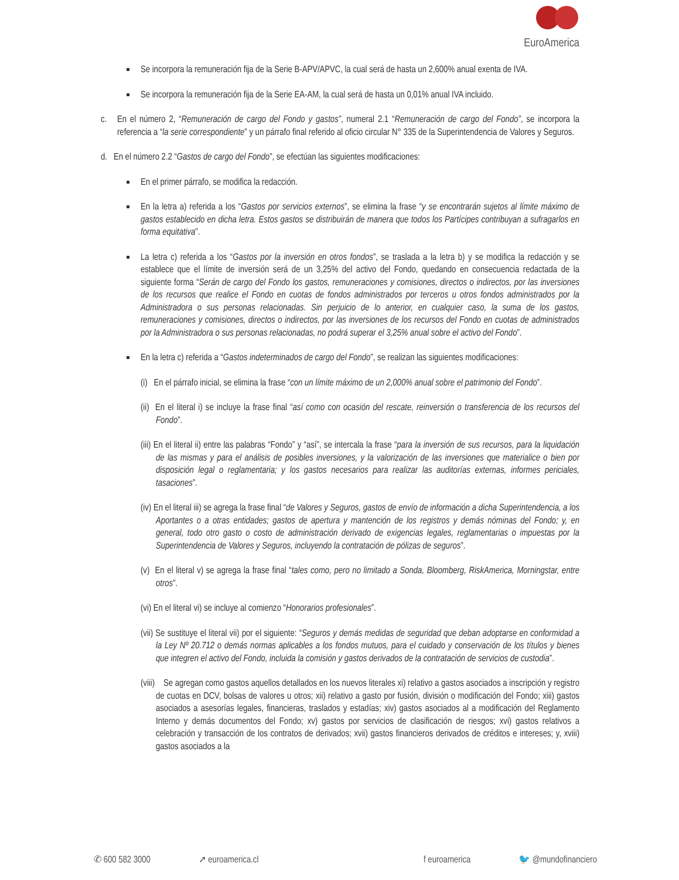EuroAmerica
Se incorpora la remuneración fija de la Serie B-APV/APVC, la cual será de hasta un 2,600% anual exenta de IVA.
Se incorpora la remuneración fija de la Serie EA-AM, la cual será de hasta un 0,01% anual IVA incluido.
c. En el número 2, “Remuneración de cargo del Fondo y gastos”, numeral 2.1 “Remuneración de cargo del Fondo”, se incorpora la referencia a “la serie correspondiente” y un párrafo final referido al oficio circular N° 335 de la Superintendencia de Valores y Seguros.
d. En el número 2.2 “Gastos de cargo del Fondo”, se efectúan las siguientes modificaciones:
En el primer párrafo, se modifica la redacción.
En la letra a) referida a los “Gastos por servicios externos”, se elimina la frase “y se encontrarán sujetos al límite máximo de gastos establecido en dicha letra. Estos gastos se distribuirán de manera que todos los Partícipes contribuyan a sufragarlos en forma equitativa”.
La letra c) referida a los “Gastos por la inversión en otros fondos”, se traslada a la letra b) y se modifica la redacción y se establece que el límite de inversión será de un 3,25% del activo del Fondo, quedando en consecuencia redactada de la siguiente forma “Serán de cargo del Fondo los gastos, remuneraciones y comisiones, directos o indirectos, por las inversiones de los recursos que realice el Fondo en cuotas de fondos administrados por terceros u otros fondos administrados por la Administradora o sus personas relacionadas. Sin perjuicio de lo anterior, en cualquier caso, la suma de los gastos, remuneraciones y comisiones, directos o indirectos, por las inversiones de los recursos del Fondo en cuotas de administrados por la Administradora o sus personas relacionadas, no podrá superar el 3,25% anual sobre el activo del Fondo”.
En la letra c) referida a “Gastos indeterminados de cargo del Fondo”, se realizan las siguientes modificaciones:
(i) En el párrafo inicial, se elimina la frase “con un límite máximo de un 2,000% anual sobre el patrimonio del Fondo”.
(ii) En el literal i) se incluye la frase final “así como con ocasión del rescate, reinversión o transferencia de los recursos del Fondo”.
(iii) En el literal ii) entre las palabras “Fondo” y “así”, se intercala la frase “para la inversión de sus recursos, para la liquidación de las mismas y para el análisis de posibles inversiones, y la valorización de las inversiones que materialice o bien por disposición legal o reglamentaria; y los gastos necesarios para realizar las auditorías externas, informes periciales, tasaciones”.
(iv) En el literal iii) se agrega la frase final “de Valores y Seguros, gastos de envío de información a dicha Superintendencia, a los Aportantes o a otras entidades; gastos de apertura y mantención de los registros y demás nóminas del Fondo; y, en general, todo otro gasto o costo de administración derivado de exigencias legales, reglamentarias o impuestas por la Superintendencia de Valores y Seguros, incluyendo la contratación de pólizas de seguros”.
(v) En el literal v) se agrega la frase final “tales como, pero no limitado a Sonda, Bloomberg, RiskAmerica, Morningstar, entre otros”.
(vi) En el literal vi) se incluye al comienzo “Honorarios profesionales”.
(vii) Se sustituye el literal vii) por el siguiente: “Seguros y demás medidas de seguridad que deban adoptarse en conformidad a la Ley Nº 20.712 o demás normas aplicables a los fondos mutuos, para el cuidado y conservación de los títulos y bienes que integren el activo del Fondo, incluida la comisión y gastos derivados de la contratación de servicios de custodia”.
(viii) Se agregan como gastos aquellos detallados en los nuevos literales xi) relativo a gastos asociados a inscripción y registro de cuotas en DCV, bolsas de valores u otros; xii) relativo a gasto por fusión, división o modificación del Fondo; xiii) gastos asociados a asesorías legales, financieras, traslados y estadías; xiv) gastos asociados al a modificación del Reglamento Interno y demás documentos del Fondo; xv) gastos por servicios de clasificación de riesgos; xvi) gastos relativos a celebración y transacción de los contratos de derivados; xvii) gastos financieros derivados de créditos e intereses; y, xviii) gastos asociados a la
✆ 600 582 3000 ➚ euroamerica.cl f euroamerica 🐦 @mundofinanciero